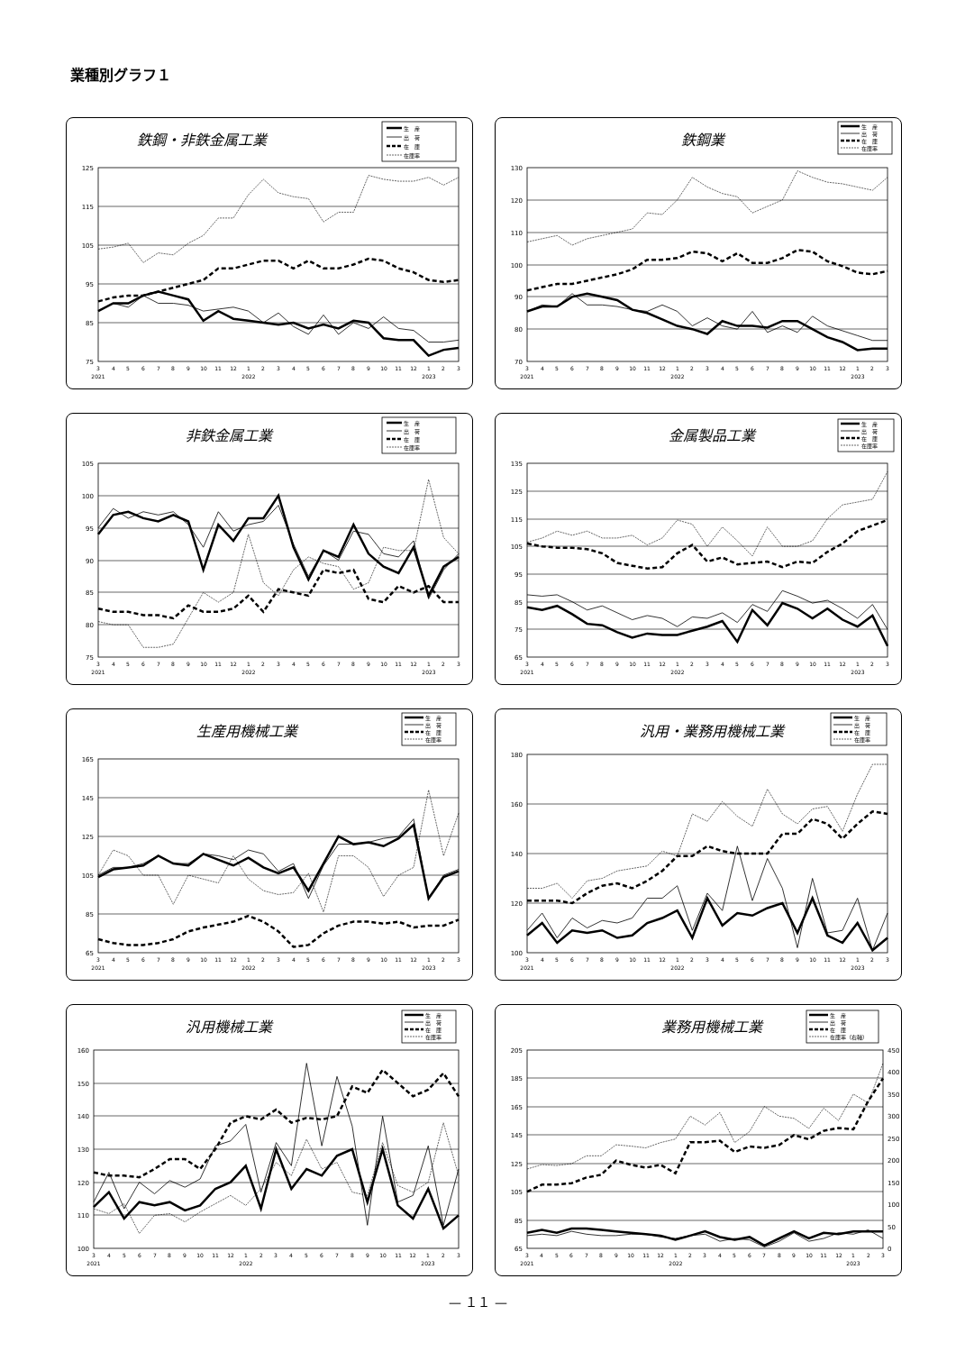業種別グラフ１
鉄鋼・非鉄金属工業
生　産
出　荷
在　庫
在庫率
125
115
105
95
85
75
3
4
5
6
7
8
9
10
11
12
1
2
3
4
5
6
7
8
9
10
11
12
1
2
3
2021
2022
2023
鉄鋼業
生　産
出　荷
在　庫
在庫率
130
120
110
100
90
80
70
3
4
5
6
7
8
9
10
11
12
1
2
3
4
5
6
7
8
9
10
11
12
1
2
3
2021
2022
2023
非鉄金属工業
生　産
出　荷
在　庫
在庫率
105
100
95
90
85
80
75
3
4
5
6
7
8
9
10
11
12
1
2
3
4
5
6
7
8
9
10
11
12
1
2
3
2021
2022
2023
金属製品工業
生　産
出　荷
在　庫
在庫率
135
125
115
105
95
85
75
65
3
4
5
6
7
8
9
10
11
12
1
2
3
4
5
6
7
8
9
10
11
12
1
2
3
2021
2022
2023
生産用機械工業
生　産
出　荷
在　庫
在庫率
165
145
125
105
85
65
3
4
5
6
7
8
9
10
11
12
1
2
3
4
5
6
7
8
9
10
11
12
1
2
3
2021
2022
2023
汎用・業務用機械工業
生　産
出　荷
在　庫
在庫率
180
160
140
120
100
3
4
5
6
7
8
9
10
11
12
1
2
3
4
5
6
7
8
9
10
11
12
1
2
3
2021
2022
2023
汎用機械工業
生　産
出　荷
在　庫
在庫率
160
150
140
130
120
110
100
3
4
5
6
7
8
9
10
11
12
1
2
3
4
5
6
7
8
9
10
11
12
1
2
3
2021
2022
2023
業務用機械工業
生　産
出　荷
在　庫
在庫率（右軸）
205
185
165
145
125
105
85
65
450
400
350
300
250
200
150
100
50
0
3
4
5
6
7
8
9
10
11
12
1
2
3
4
5
6
7
8
9
10
11
12
1
2
3
2021
2022
2023
— １１ —